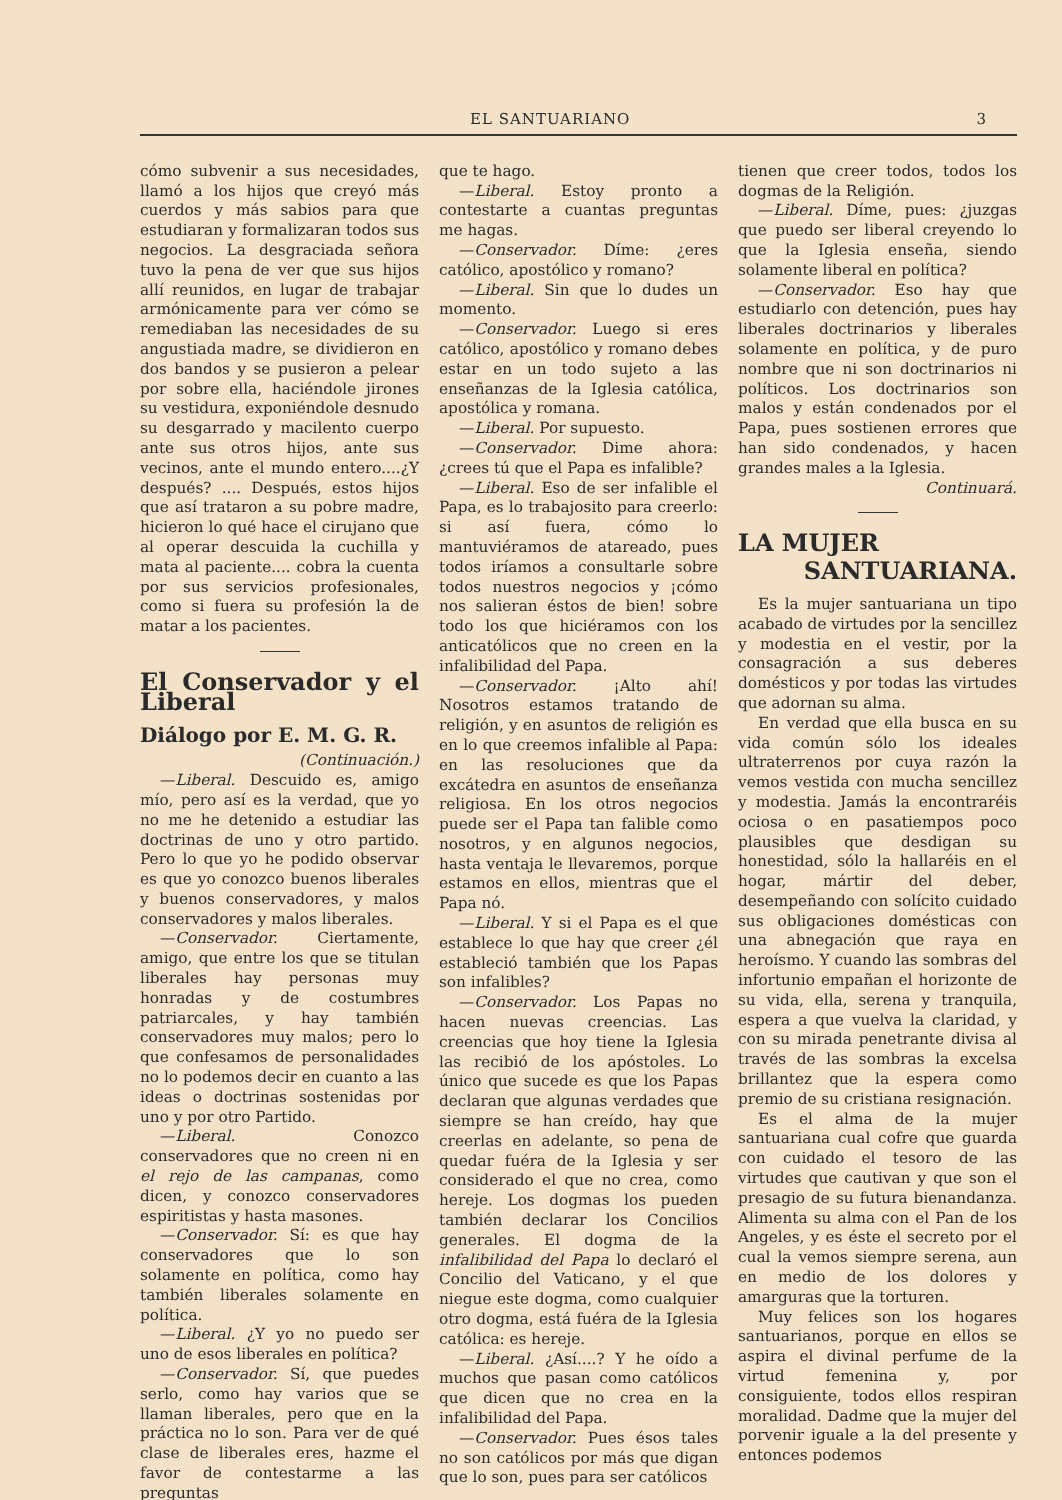EL SANTUARIANO 3
cómo subvenir a sus necesidades, llamó a los hijos que creyó más cuerdos y más sabios para que estudiaran y formalizaran todos sus negocios. La desgraciada señora tuvo la pena de ver que sus hijos allí reunidos, en lugar de trabajar armónicamente para ver cómo se remediaban las necesidades de su angustiada madre, se dividieron en dos bandos y se pusieron a pelear por sobre ella, haciéndole jirones su vestidura, exponiéndole desnudo su desgarrado y macilento cuerpo ante sus otros hijos, ante sus vecinos, ante el mundo entero....¿Y después? .... Después, estos hijos que así trataron a su pobre madre, hicieron lo qué hace el cirujano que al operar descuida la cuchilla y mata al paciente.... cobra la cuenta por sus servicios profesionales, como si fuera su profesión la de matar a los pacientes.
El Conservador y el Liberal
Diálogo por E. M. G. R.
(Continuación.)
—Liberal. Descuido es, amigo mío, pero así es la verdad, que yo no me he detenido a estudiar las doctrinas de uno y otro partido. Pero lo que yo he podido observar es que yo conozco buenos liberales y buenos conservadores, y malos conservadores y malos liberales.
—Conservador. Ciertamente, amigo, que entre los que se titulan liberales hay personas muy honradas y de costumbres patriarcales, y hay también conservadores muy malos; pero lo que confesamos de personalidades no lo podemos decir en cuanto a las ideas o doctrinas sostenidas por uno y por otro Partido.
—Liberal. Conozco conservadores que no creen ni en el rejo de las campanas, como dicen, y conozco conservadores espiritistas y hasta masones.
—Conservador. Sí: es que hay conservadores que lo son solamente en política, como hay también liberales solamente en política.
—Liberal. ¿Y yo no puedo ser uno de esos liberales en política?
—Conservador. Sí, que puedes serlo, como hay varios que se llaman liberales, pero que en la práctica no lo son. Para ver de qué clase de liberales eres, hazme el favor de contestarme a las preguntas
que te hago.
—Liberal. Estoy pronto a contestarte a cuantas preguntas me hagas.
—Conservador. Díme: ¿eres católico, apostólico y romano?
—Liberal. Sin que lo dudes un momento.
—Conservador. Luego si eres católico, apostólico y romano debes estar en un todo sujeto a las enseñanzas de la Iglesia católica, apostólica y romana.
—Liberal. Por supuesto.
—Conservador. Dime ahora: ¿crees tú que el Papa es infalible?
—Liberal. Eso de ser infalible el Papa, es lo trabajosito para creerlo: si así fuera, cómo lo mantuviéramos de atareado, pues todos iríamos a consultarle sobre todos nuestros negocios y ¡cómo nos salieran éstos de bien! sobre todo los que hiciéramos con los anticatólicos que no creen en la infalibilidad del Papa.
—Conservador. ¡Alto ahí! Nosotros estamos tratando de religión, y en asuntos de religión es en lo que creemos infalible al Papa: en las resoluciones que da excátedra en asuntos de enseñanza religiosa. En los otros negocios puede ser el Papa tan falible como nosotros, y en algunos negocios, hasta ventaja le llevaremos, porque estamos en ellos, mientras que el Papa nó.
—Liberal. Y si el Papa es el que establece lo que hay que creer ¿él estableció también que los Papas son infalibles?
—Conservador. Los Papas no hacen nuevas creencias. Las creencias que hoy tiene la Iglesia las recibió de los apóstoles. Lo único que sucede es que los Papas declaran que algunas verdades que siempre se han creído, hay que creerlas en adelante, so pena de quedar fuéra de la Iglesia y ser considerado el que no crea, como hereje. Los dogmas los pueden también declarar los Concilios generales. El dogma de la infalibilidad del Papa lo declaró el Concilio del Vaticano, y el que niegue este dogma, como cualquier otro dogma, está fuéra de la Iglesia católica: es hereje.
—Liberal. ¿Así....? Y he oído a muchos que pasan como católicos que dicen que no crea en la infalibilidad del Papa.
—Conservador. Pues ésos tales no son católicos por más que digan que lo son, pues para ser católicos
tienen que creer todos, todos los dogmas de la Religión.
—Liberal. Díme, pues: ¿juzgas que puedo ser liberal creyendo lo que la Iglesia enseña, siendo solamente liberal en política?
—Conservador. Eso hay que estudiarlo con detención, pues hay liberales doctrinarios y liberales solamente en política, y de puro nombre que ni son doctrinarios ni políticos. Los doctrinarios son malos y están condenados por el Papa, pues sostienen errores que han sido condenados, y hacen grandes males a la Iglesia.
Continuará.
LA MUJER
SANTUARIANA.
Es la mujer santuariana un tipo acabado de virtudes por la sencillez y modestia en el vestir, por la consagración a sus deberes domésticos y por todas las virtudes que adornan su alma.
En verdad que ella busca en su vida común sólo los ideales ultraterrenos por cuya razón la vemos vestida con mucha sencillez y modestia. Jamás la encontraréis ociosa o en pasatiempos poco plausibles que desdigan su honestidad, sólo la hallaréis en el hogar, mártir del deber, desempeñando con solícito cuidado sus obligaciones domésticas con una abnegación que raya en heroísmo. Y cuando las sombras del infortunio empañan el horizonte de su vida, ella, serena y tranquila, espera a que vuelva la claridad, y con su mirada penetrante divisa al través de las sombras la excelsa brillantez que la espera como premio de su cristiana resignación.
Es el alma de la mujer santuariana cual cofre que guarda con cuidado el tesoro de las virtudes que cautivan y que son el presagio de su futura bienandanza. Alimenta su alma con el Pan de los Angeles, y es éste el secreto por el cual la vemos siempre serena, aun en medio de los dolores y amarguras que la torturen.
Muy felices son los hogares santuarianos, porque en ellos se aspira el divinal perfume de la virtud femenina y, por consiguiente, todos ellos respiran moralidad. Dadme que la mujer del porvenir iguale a la del presente y entonces podemos